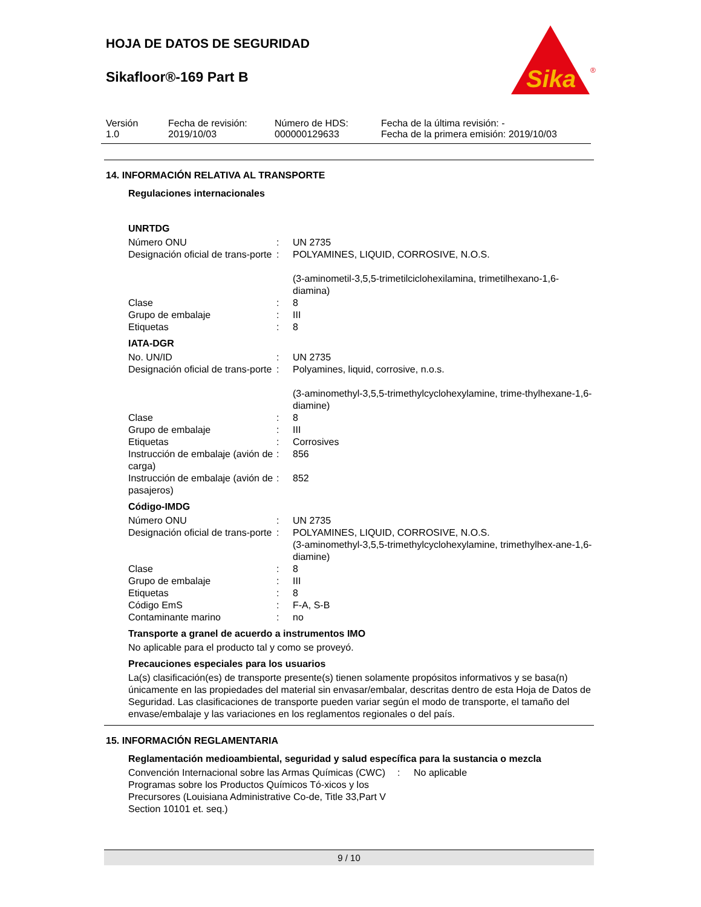HOJA DE DATOS DE SEGURIDAD
Sikafloor®-169 Part B
Sika
®
Versión
1.0
Fecha de revisión:
2019/10/03
Número de HDS:
000000129633
Fecha de la última revisión: -
Fecha de la primera emisión: 2019/10/03
14. INFORMACIÓN RELATIVA AL TRANSPORTE
Regulaciones internacionales
UNRTDG
| Número ONU | : | UN 2735 |
| Designación oficial de trans-porte | : | POLYAMINES, LIQUID, CORROSIVE, N.O.S. (3-aminometil-3,5,5-trimetilciclohexilamina, trimetilhexano-1,6-diamina) |
| Clase | : | 8 |
| Grupo de embalaje | : | III |
| Etiquetas | : | 8 |
IATA-DGR
| No. UN/ID | : | UN 2735 |
| Designación oficial de trans-porte | : | Polyamines, liquid, corrosive, n.o.s. (3-aminomethyl-3,5,5-trimethylcyclohexylamine, trime-thylhexane-1,6-diamine) |
| Clase | : | 8 |
| Grupo de embalaje | : | III |
| Etiquetas | : | Corrosives |
| Instrucción de embalaje (avión de carga) | : | 856 |
| Instrucción de embalaje (avión de pasajeros) | : | 852 |
Código-IMDG
| Número ONU | : | UN 2735 |
| Designación oficial de trans-porte | : | POLYAMINES, LIQUID, CORROSIVE, N.O.S. (3-aminomethyl-3,5,5-trimethylcyclohexylamine, trimethylhex-ane-1,6-diamine) |
| Clase | : | 8 |
| Grupo de embalaje | : | III |
| Etiquetas | : | 8 |
| Código EmS | : | F-A, S-B |
| Contaminante marino | : | no |
Transporte a granel de acuerdo a instrumentos IMO
No aplicable para el producto tal y como se proveyó.
Precauciones especiales para los usuarios
La(s) clasificación(es) de transporte presente(s) tienen solamente propósitos informativos y se basa(n) únicamente en las propiedades del material sin envasar/embalar, descritas dentro de esta Hoja de Datos de Seguridad. Las clasificaciones de transporte pueden variar según el modo de transporte, el tamaño del envase/embalaje y las variaciones en los reglamentos regionales o del país.
15. INFORMACIÓN REGLAMENTARIA
Reglamentación medioambiental, seguridad y salud específica para la sustancia o mezcla
| Convención Internacional sobre las Armas Químicas (CWC) Programas sobre los Productos Químicos Tó-xicos y los Precursores (Louisiana Administrative Co-de, Title 33,Part V Section 10101 et. seq.) | : | No aplicable |
9 / 10